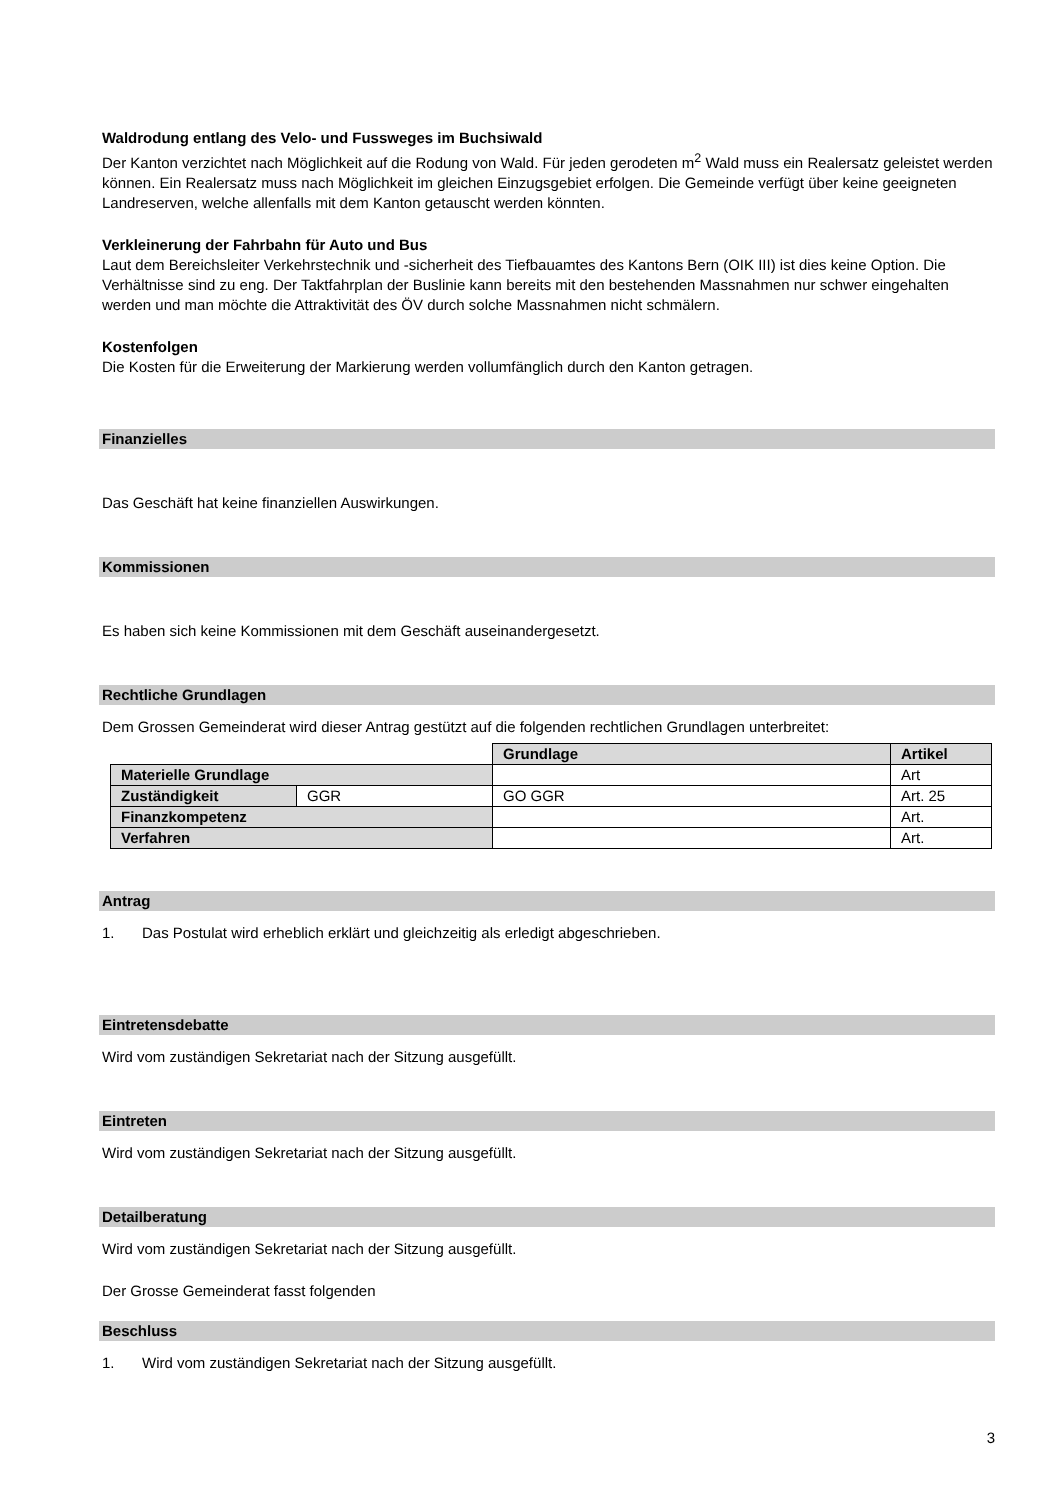Waldrodung entlang des Velo- und Fussweges im Buchsiwald
Der Kanton verzichtet nach Möglichkeit auf die Rodung von Wald. Für jeden gerodeten m<sup>2</sup> Wald muss ein Realersatz geleistet werden können. Ein Realersatz muss nach Möglichkeit im gleichen Einzugsgebiet erfolgen. Die Gemeinde verfügt über keine geeigneten Landreserven, welche allenfalls mit dem Kanton getauscht werden könnten.
Verkleinerung der Fahrbahn für Auto und Bus
Laut dem Bereichsleiter Verkehrstechnik und -sicherheit des Tiefbauamtes des Kantons Bern (OIK III) ist dies keine Option. Die Verhältnisse sind zu eng. Der Taktfahrplan der Buslinie kann bereits mit den bestehenden Massnahmen nur schwer eingehalten werden und man möchte die Attraktivität des ÖV durch solche Massnahmen nicht schmälern.
Kostenfolgen
Die Kosten für die Erweiterung der Markierung werden vollumfänglich durch den Kanton getragen.
Finanzielles
Das Geschäft hat keine finanziellen Auswirkungen.
Kommissionen
Es haben sich keine Kommissionen mit dem Geschäft auseinandergesetzt.
Rechtliche Grundlagen
Dem Grossen Gemeinderat wird dieser Antrag gestützt auf die folgenden rechtlichen Grundlagen unterbreitet:
| | | Grundlage | Artikel |
| Materielle Grundlage | | | Art |
| Zuständigkeit | GGR | GO GGR | Art. 25 |
| Finanzkompetenz | | | Art. |
| Verfahren | | | Art. |
Antrag
1. Das Postulat wird erheblich erklärt und gleichzeitig als erledigt abgeschrieben.
Eintretensdebatte
Wird vom zuständigen Sekretariat nach der Sitzung ausgefüllt.
Eintreten
Wird vom zuständigen Sekretariat nach der Sitzung ausgefüllt.
Detailberatung
Wird vom zuständigen Sekretariat nach der Sitzung ausgefüllt.
Der Grosse Gemeinderat fasst folgenden
Beschluss
1. Wird vom zuständigen Sekretariat nach der Sitzung ausgefüllt.
3